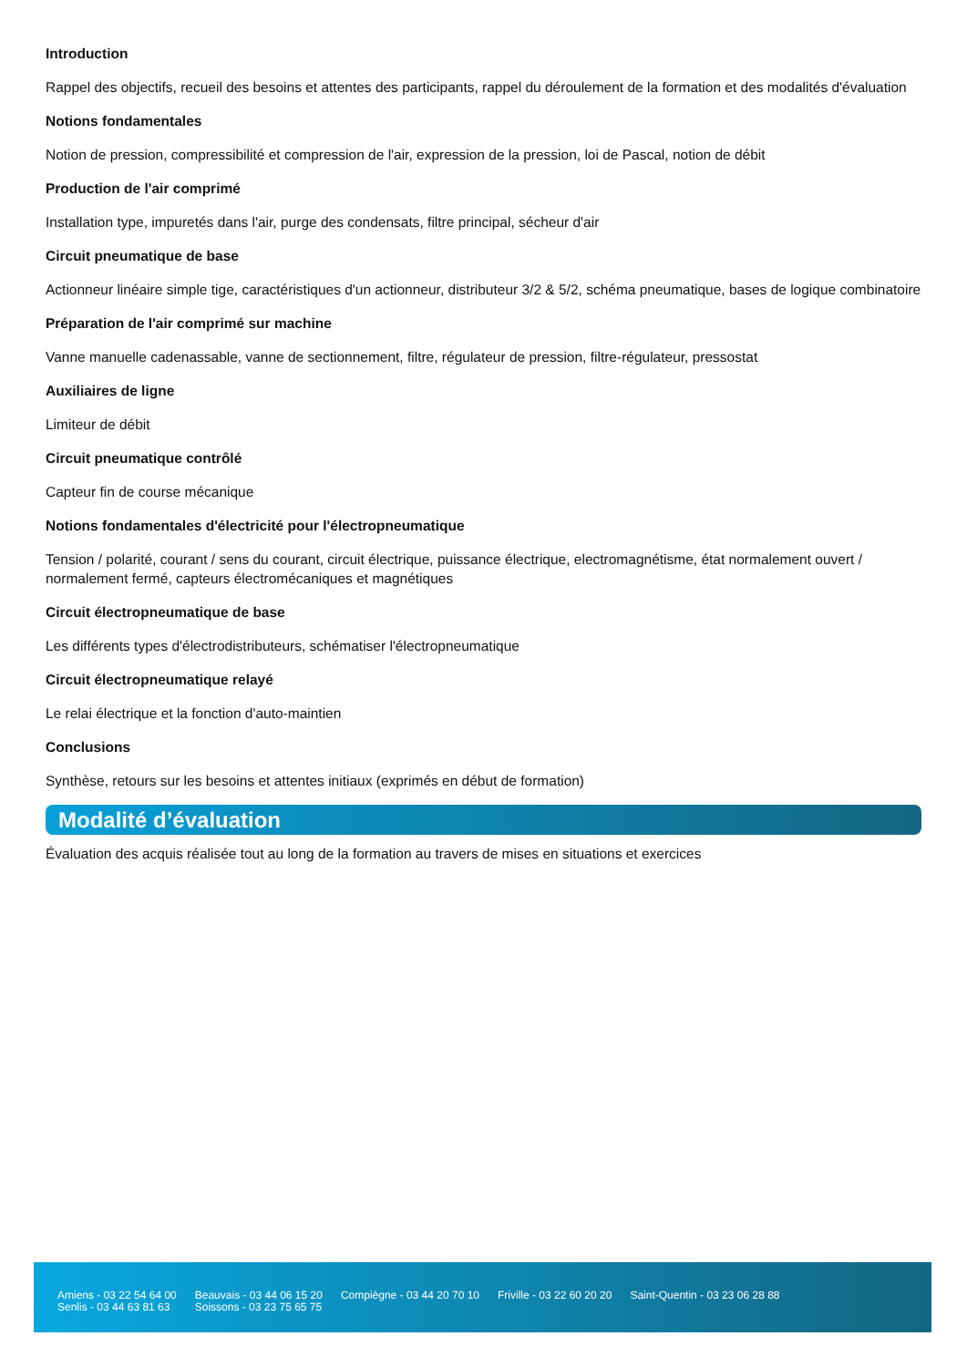Introduction
Rappel des objectifs, recueil des besoins et attentes des participants, rappel du déroulement de la formation et des modalités d'évaluation
Notions fondamentales
Notion de pression, compressibilité et compression de l'air, expression de la pression, loi de Pascal, notion de débit
Production de l'air comprimé
Installation type, impuretés dans l'air, purge des condensats, filtre principal, sécheur d'air
Circuit pneumatique de base
Actionneur linéaire simple tige, caractéristiques d'un actionneur, distributeur 3/2 & 5/2, schéma pneumatique, bases de logique combinatoire
Préparation de l'air comprimé sur machine
Vanne manuelle cadenassable, vanne de sectionnement, filtre, régulateur de pression, filtre-régulateur, pressostat
Auxiliaires de ligne
Limiteur de débit
Circuit pneumatique contrôlé
Capteur fin de course mécanique
Notions fondamentales d'électricité pour l'électropneumatique
Tension / polarité, courant / sens du courant, circuit électrique, puissance électrique, electromagnétisme, état normalement ouvert / normalement fermé, capteurs électromécaniques et magnétiques
Circuit électropneumatique de base
Les différents types d'électrodistributeurs, schématiser l'électropneumatique
Circuit électropneumatique relayé
Le relai électrique et la fonction d'auto-maintien
Conclusions
Synthèse, retours sur les besoins et attentes initiaux (exprimés en début de formation)
Modalité d’évaluation
Évaluation des acquis réalisée tout au long de la formation au travers de mises en situations et exercices
Amiens - 03 22 54 64 00
Senlis - 03 44 63 81 63
Beauvais - 03 44 06 15 20
Soissons - 03 23 75 65 75
Compiègne - 03 44 20 70 10 Friville - 03 22 60 20 20 Saint-Quentin - 03 23 06 28 88